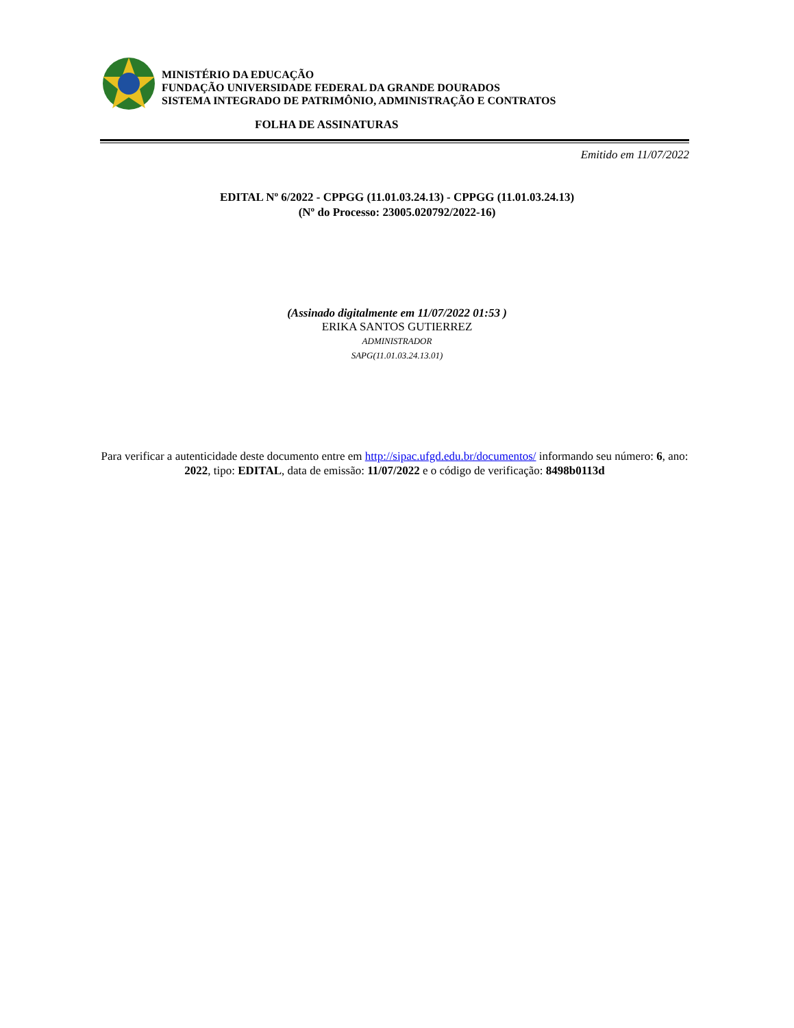MINISTÉRIO DA EDUCAÇÃO
FUNDAÇÃO UNIVERSIDADE FEDERAL DA GRANDE DOURADOS
SISTEMA INTEGRADO DE PATRIMÔNIO, ADMINISTRAÇÃO E CONTRATOS
FOLHA DE ASSINATURAS
Emitido em 11/07/2022
EDITAL Nº 6/2022 - CPPGG (11.01.03.24.13) - CPPGG (11.01.03.24.13)
(Nº do Processo: 23005.020792/2022-16)
(Assinado digitalmente em 11/07/2022 01:53 )
ERIKA SANTOS GUTIERREZ
ADMINISTRADOR
SAPG(11.01.03.24.13.01)
Para verificar a autenticidade deste documento entre em http://sipac.ufgd.edu.br/documentos/ informando seu número: 6, ano: 2022, tipo: EDITAL, data de emissão: 11/07/2022 e o código de verificação: 8498b0113d